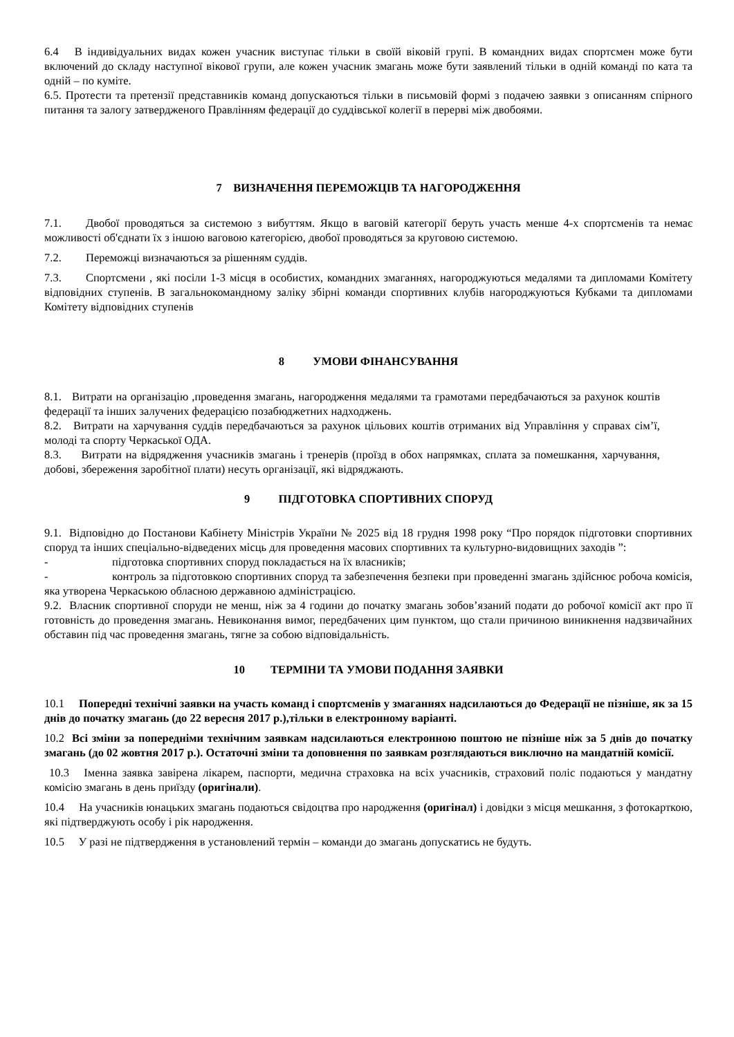6.4 В індивідуальних видах кожен учасник виступає тільки в своїй віковій групі. В командних видах спортсмен може бути включений до складу наступної вікової групи, але кожен учасник змагань може бути заявлений тільки в одній команді по ката та одній – по куміте.
6.5. Протести та претензії представників команд допускаються тільки в письмовій формі з подачею заявки з описанням спірного питання та залогу затвердженого Правлінням федерації до суддівської колегії в перерві між двобоями.
7 ВИЗНАЧЕННЯ ПЕРЕМОЖЦІВ ТА НАГОРОДЖЕННЯ
7.1. Двобої проводяться за системою з вибуттям. Якщо в ваговій категорії беруть участь менше 4-х спортсменів та немає можливості об'єднати їх з іншою ваговою категорією, двобої проводяться за круговою системою.
7.2. Переможці визначаються за рішенням суддів.
7.3. Спортсмени , які посіли 1-3 місця в особистих, командних змаганнях, нагороджуються медалями та дипломами Комітету відповідних ступенів. В загальнокомандному заліку збірні команди спортивних клубів нагороджуються Кубками та дипломами Комітету відповідних ступенів
8 УМОВИ ФІНАНСУВАННЯ
8.1. Витрати на організацію ,проведення змагань, нагородження медалями та грамотами передбачаються за рахунок коштів федерації та інших залучених федерацією позабюджетних надходжень.
8.2. Витрати на харчування суддів передбачаються за рахунок цільових коштів отриманих від Управління у справах сім’ї, молоді та спорту Черкаської ОДА.
8.3. Витрати на відрядження учасників змагань і тренерів (проїзд в обох напрямках, сплата за помешкання, харчування, добові, збереження заробітної плати) несуть організації, які відряджають.
9 ПІДГОТОВКА СПОРТИВНИХ СПОРУД
9.1. Відповідно до Постанови Кабінету Міністрів України № 2025 від 18 грудня 1998 року “Про порядок підготовки спортивних споруд та інших спеціально-відведених місць для проведення масових спортивних та культурно-видовищних заходів ”:
- підготовка спортивних споруд покладається на їх власників;
- контроль за підготовкою спортивних споруд та забезпечення безпеки при проведенні змагань здійснює робоча комісія, яка утворена Черкаською обласною державною адміністрацією.
9.2. Власник спортивної споруди не менш, ніж за 4 години до початку змагань зобов’язаний подати до робочої комісії акт про її готовність до проведення змагань. Невиконання вимог, передбачених цим пунктом, що стали причиною виникнення надзвичайних обставин під час проведення змагань, тягне за собою відповідальність.
10 ТЕРМІНИ ТА УМОВИ ПОДАННЯ ЗАЯВКИ
10.1 Попередні технічні заявки на участь команд і спортсменів у змаганнях надсилаються до Федерації не пізніше, як за 15 днів до початку змагань (до 22 вересня 2017 р.),тільки в електронному варіанті.
10.2 Всі зміни за попередніми технічним заявкам надсилаються електронною поштою не пізніше ніж за 5 днів до початку змагань (до 02 жовтня 2017 р.). Остаточні зміни та доповнення по заявкам розглядаються виключно на мандатній комісії.
10.3 Іменна заявка завірена лікарем, паспорти, медична страховка на всіх учасників, страховий поліс подаються у мандатну комісію змагань в день приїзду (оригінали).
10.4 На учасників юнацьких змагань подаються свідоцтва про народження (оригінал) і довідки з місця мешкання, з фотокарткою, які підтверджують особу і рік народження.
10.5 У разі не підтвердження в установлений термін – команди до змагань допускатись не будуть.